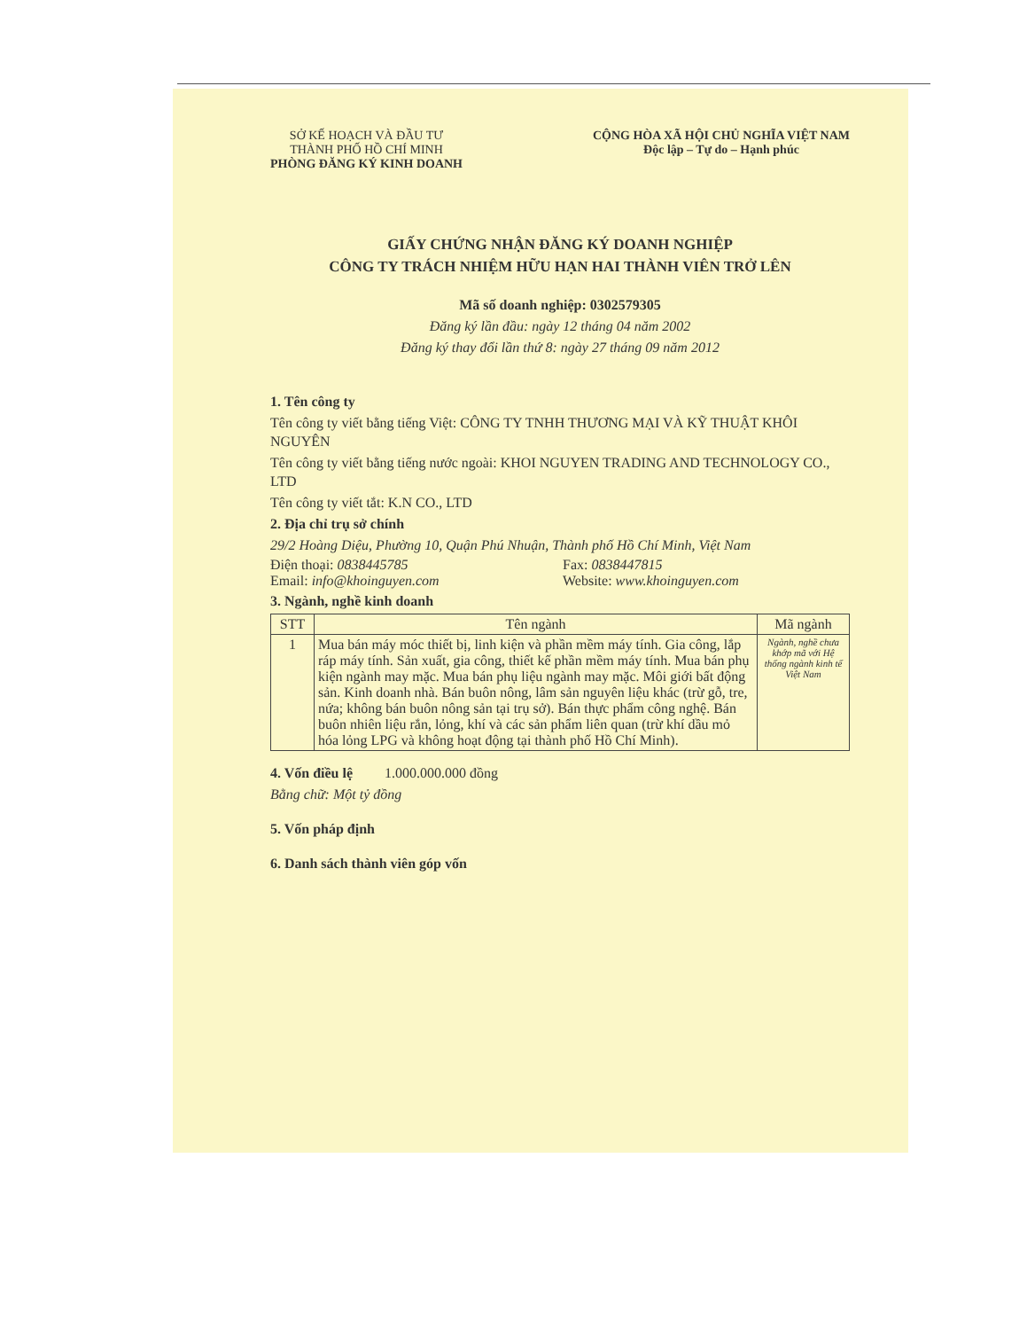SỞ KẾ HOẠCH VÀ ĐẦU TƯ
THÀNH PHỐ HỒ CHÍ MINH
PHÒNG ĐĂNG KÝ KINH DOANH
CỘNG HÒA XÃ HỘI CHỦ NGHĨA VIỆT NAM
Độc lập – Tự do – Hạnh phúc
GIẤY CHỨNG NHẬN ĐĂNG KÝ DOANH NGHIỆP
CÔNG TY TRÁCH NHIỆM HỮU HẠN HAI THÀNH VIÊN TRỞ LÊN
Mã số doanh nghiệp: 0302579305
Đăng ký lần đầu: ngày 12 tháng 04 năm 2002
Đăng ký thay đổi lần thứ 8: ngày 27 tháng 09 năm 2012
1. Tên công ty
Tên công ty viết bằng tiếng Việt: CÔNG TY TNHH THƯƠNG MẠI VÀ KỸ THUẬT KHÔI NGUYÊN
Tên công ty viết bằng tiếng nước ngoài: KHOI NGUYEN TRADING AND TECHNOLOGY CO., LTD
Tên công ty viết tắt: K.N CO., LTD
2. Địa chỉ trụ sở chính
29/2 Hoàng Diệu, Phường 10, Quận Phú Nhuận, Thành phố Hồ Chí Minh, Việt Nam
Điện thoại: 0838445785
Email: info@khoinguyen.com
Fax: 0838447815
Website: www.khoinguyen.com
3. Ngành, nghề kinh doanh
| STT | Tên ngành | Mã ngành |
| --- | --- | --- |
| 1 | Mua bán máy móc thiết bị, linh kiện và phần mềm máy tính. Gia công, lắp ráp máy tính. Sản xuất, gia công, thiết kế phần mềm máy tính. Mua bán phụ kiện ngành may mặc. Mua bán phụ liệu ngành may mặc. Môi giới bất động sản. Kinh doanh nhà. Bán buôn nông, lâm sản nguyên liệu khác (trừ gỗ, tre, nứa; không bán buôn nông sản tại trụ sở). Bán thực phẩm công nghệ. Bán buôn nhiên liệu rắn, lỏng, khí và các sản phẩm liên quan (trừ khí dầu mỏ hóa lỏng LPG và không hoạt động tại thành phố Hồ Chí Minh). | Ngành, nghề chưa khớp mã với Hệ thống ngành kinh tế Việt Nam |
4. Vốn điều lệ 1.000.000.000 đồng
Bằng chữ: Một tỷ đồng
5. Vốn pháp định
6. Danh sách thành viên góp vốn